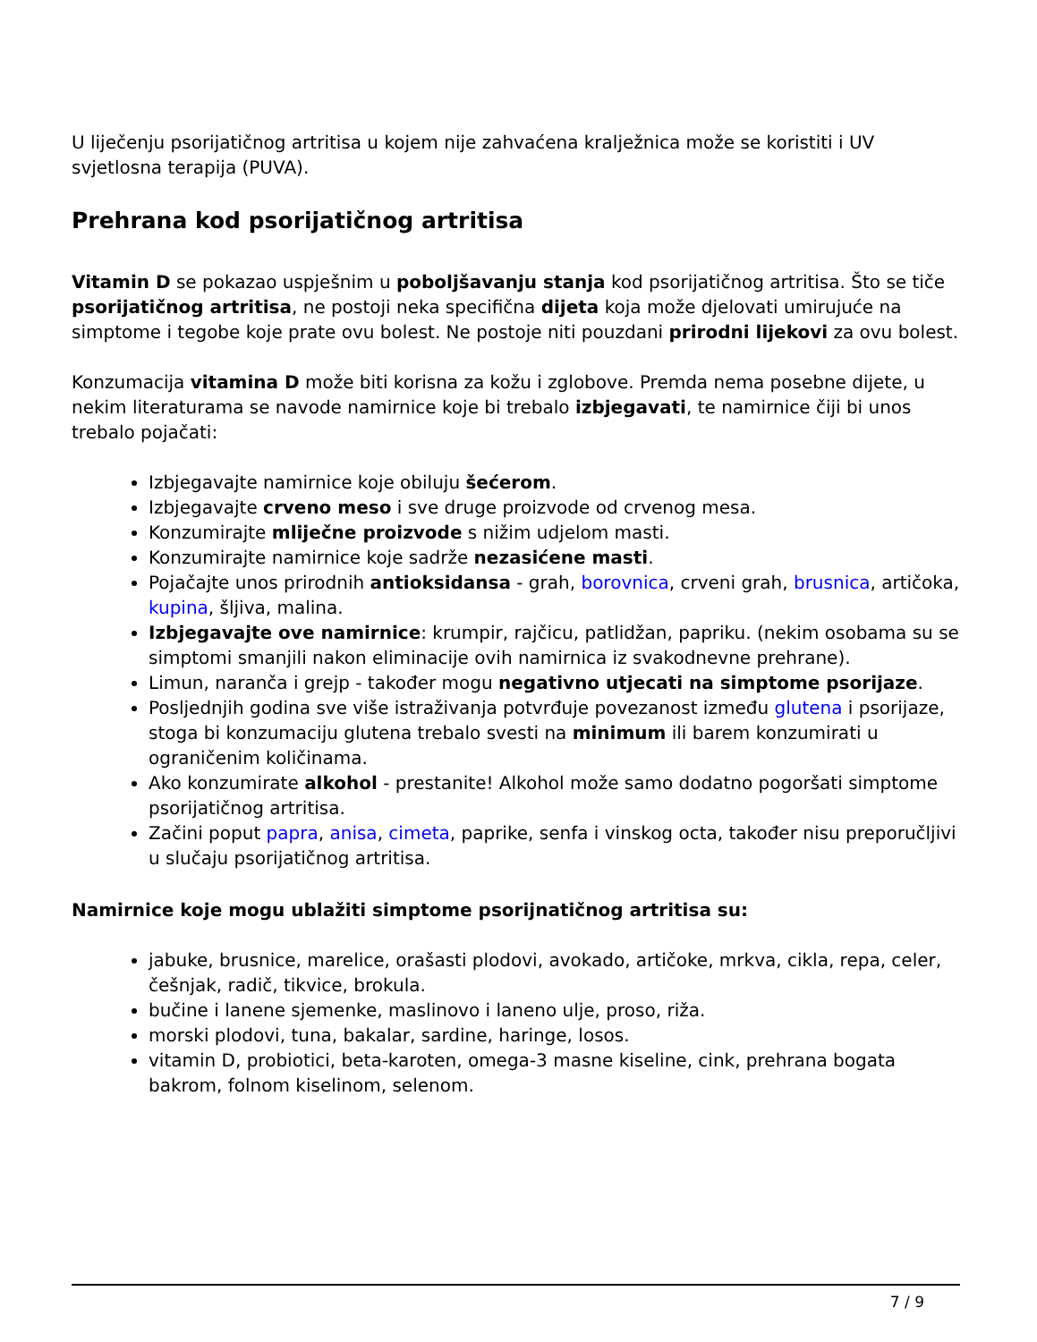U liječenju psorijatičnog artritisa u kojem nije zahvaćena kralježnica može se koristiti i UV svjetlosna terapija (PUVA).
Prehrana kod psorijatičnog artritisa
Vitamin D se pokazao uspješnim u poboljšavanju stanja kod psorijatičnog artritisa. Što se tiče psorijatičnog artritisa, ne postoji neka specifična dijeta koja može djelovati umirujuće na simptome i tegobe koje prate ovu bolest. Ne postoje niti pouzdani prirodni lijekovi za ovu bolest.
Konzumacija vitamina D može biti korisna za kožu i zglobove. Premda nema posebne dijete, u nekim literaturama se navode namirnice koje bi trebalo izbjegavati, te namirnice čiji bi unos trebalo pojačati:
Izbjegavajte namirnice koje obiluju šećerom.
Izbjegavajte crveno meso i sve druge proizvode od crvenog mesa.
Konzumirajte mliječne proizvode s nižim udjelom masti.
Konzumirajte namirnice koje sadrže nezasićene masti.
Pojačajte unos prirodnih antioksidansa - grah, borovnica, crveni grah, brusnica, artičoka, kupina, šljiva, malina.
Izbjegavajte ove namirnice: krumpir, rajčicu, patlidžan, papriku. (nekim osobama su se simptomi smanjili nakon eliminacije ovih namirnica iz svakodnevne prehrane).
Limun, naranča i grejp - također mogu negativno utjecati na simptome psorijaze.
Posljednjih godina sve više istraživanja potvrđuje povezanost između glutena i psorijaze, stoga bi konzumaciju glutena trebalo svesti na minimum ili barem konzumirati u ograničenim količinama.
Ako konzumirate alkohol - prestanite! Alkohol može samo dodatno pogoršati simptome psorijatičnog artritisa.
Začini poput papra, anisa, cimeta, paprike, senfa i vinskog octa, također nisu preporučljivi u slučaju psorijatičnog artritisa.
Namirnice koje mogu ublažiti simptome psorijnatičnog artritisa su:
jabuke, brusnice, marelice, orašasti plodovi, avokado, artičoke, mrkva, cikla, repa, celer, češnjak, radič, tikvice, brokula.
bučine i lanene sjemenke, maslinovo i laneno ulje, proso, riža.
morski plodovi, tuna, bakalar, sardine, haringe, losos.
vitamin D, probiotici, beta-karoten, omega-3 masne kiseline, cink, prehrana bogata bakrom, folnom kiselinom, selenom.
7 / 9